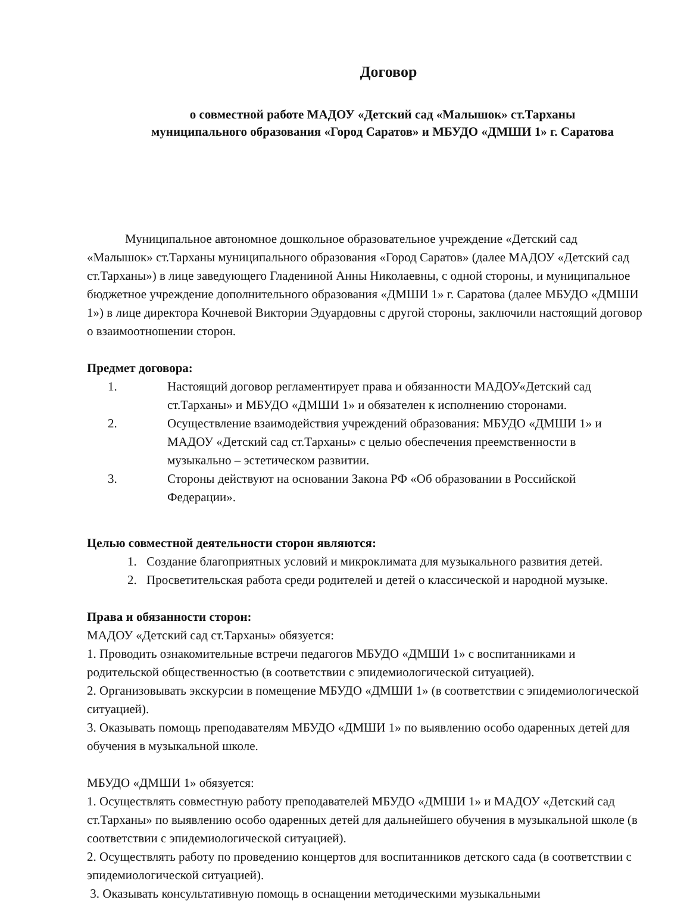Договор
о совместной работе МАДОУ «Детский сад «Малышок» ст.Тарханы
муниципального образования «Город Саратов» и МБУДО «ДМШИ 1» г. Саратова
Муниципальное автономное дошкольное образовательное учреждение «Детский сад «Малышок» ст.Тарханы муниципального образования «Город Саратов» (далее МАДОУ «Детский сад ст.Тарханы») в лице заведующего Гладениной Анны Николаевны, с одной стороны, и муниципальное бюджетное учреждение дополнительного образования «ДМШИ 1» г. Саратова (далее МБУДО «ДМШИ 1») в лице директора Кочневой Виктории Эдуардовны с другой стороны, заключили настоящий договор о взаимоотношении сторон.
Предмет договора:
1. Настоящий договор регламентирует права и обязанности МАДОУ«Детский сад ст.Тарханы» и МБУДО «ДМШИ 1» и обязателен к исполнению сторонами.
2. Осуществление взаимодействия учреждений образования: МБУДО «ДМШИ 1» и МАДОУ «Детский сад ст.Тарханы» с целью обеспечения преемственности в музыкально – эстетическом развитии.
3. Стороны действуют на основании Закона РФ «Об образовании в Российской Федерации».
Целью совместной деятельности сторон являются:
1. Создание благоприятных условий и микроклимата для музыкального развития детей.
2. Просветительская работа среди родителей и детей о классической и народной музыке.
Права и обязанности сторон:
МАДОУ «Детский сад ст.Тарханы» обязуется:
1. Проводить ознакомительные встречи педагогов МБУДО «ДМШИ 1» с воспитанниками и родительской общественностью (в соответствии с эпидемиологической ситуацией).
2. Организовывать экскурсии в помещение МБУДО «ДМШИ 1» (в соответствии с эпидемиологической ситуацией).
3. Оказывать помощь преподавателям МБУДО «ДМШИ 1» по выявлению особо одаренных детей для обучения в музыкальной школе.
МБУДО «ДМШИ 1» обязуется:
1. Осуществлять совместную работу преподавателей МБУДО «ДМШИ 1» и МАДОУ «Детский сад ст.Тарханы» по выявлению особо одаренных детей для дальнейшего обучения в музыкальной школе (в соответствии с эпидемиологической ситуацией).
2. Осуществлять работу по проведению концертов для воспитанников детского сада (в соответствии с эпидемиологической ситуацией).
3. Оказывать консультативную помощь в оснащении методическими музыкальными